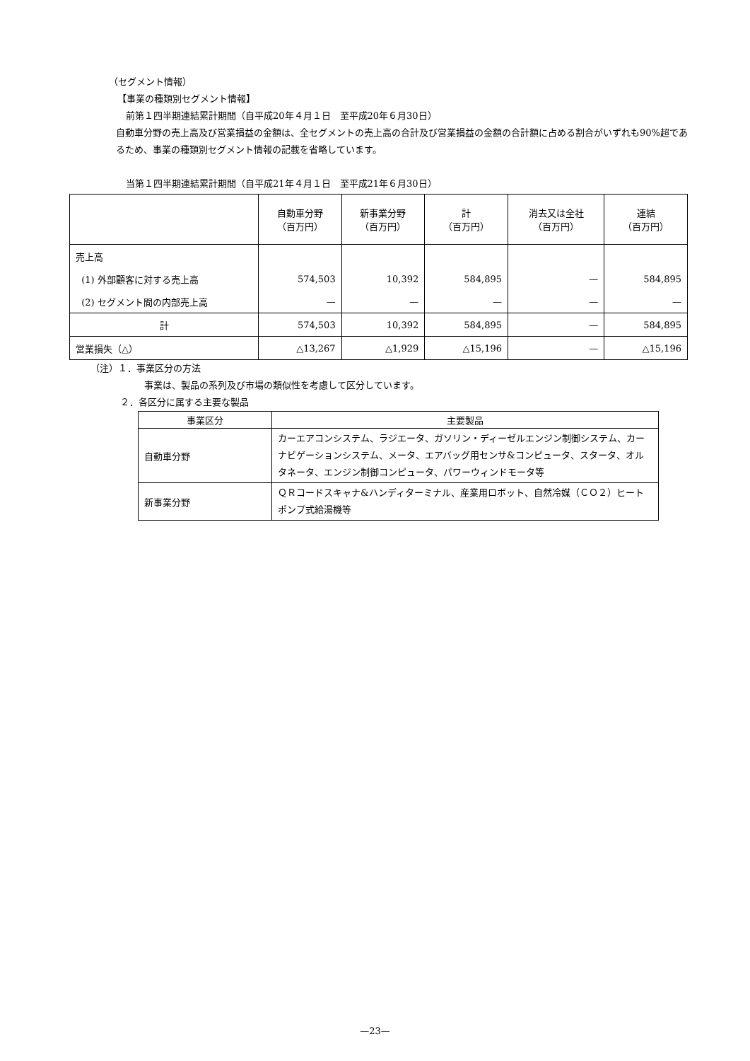（セグメント情報）
【事業の種類別セグメント情報】
前第１四半期連結累計期間（自平成20年４月１日　至平成20年６月30日）
自動車分野の売上高及び営業損益の金額は、全セグメントの売上高の合計及び営業損益の金額の合計額に占める割合がいずれも90%超であるため、事業の種類別セグメント情報の記載を省略しています。
当第１四半期連結累計期間（自平成21年４月１日　至平成21年６月30日）
| | 自動車分野 （百万円） | 新事業分野 （百万円） | 計 （百万円） | 消去又は全社 （百万円） | 連結 （百万円） |
| --- | --- | --- | --- | --- | --- |
| 売上高 | | | | | |
| (1) 外部顧客に対する売上高 | 574,503 | 10,392 | 584,895 | — | 584,895 |
| (2) セグメント間の内部売上高 | — | — | — | — | — |
| 計 | 574,503 | 10,392 | 584,895 | — | 584,895 |
| 営業損失（△） | △13,267 | △1,929 | △15,196 | — | △15,196 |
（注）１．事業区分の方法
事業は、製品の系列及び市場の類似性を考慮して区分しています。
２．各区分に属する主要な製品
| 事業区分 | 主要製品 |
| --- | --- |
| 自動車分野 | カーエアコンシステム、ラジエータ、ガソリン・ディーゼルエンジン制御システム、カーナビゲーションシステム、メータ、エアバッグ用センサ&コンピュータ、スタータ、オルタネータ、エンジン制御コンピュータ、パワーウィンドモータ等 |
| 新事業分野 | ＱＲコードスキャナ&ハンディターミナル、産業用ロボット、自然冷媒（ＣＯ２）ヒートポンプ式給湯機等 |
—23—